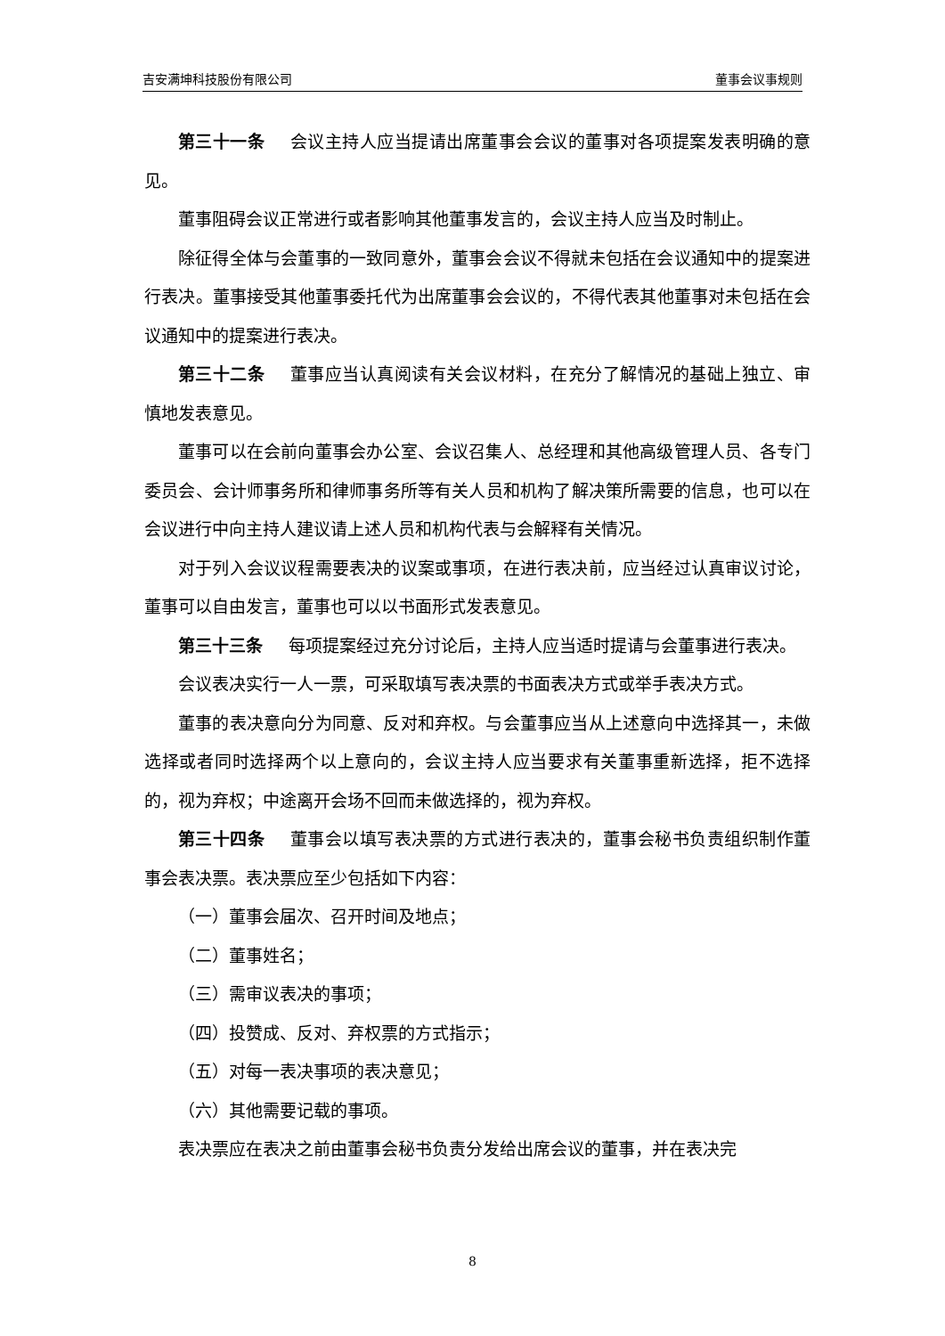吉安满坤科技股份有限公司 董事会议事规则
第三十一条 会议主持人应当提请出席董事会会议的董事对各项提案发表明确的意见。
董事阻碍会议正常进行或者影响其他董事发言的，会议主持人应当及时制止。
除征得全体与会董事的一致同意外，董事会会议不得就未包括在会议通知中的提案进行表决。董事接受其他董事委托代为出席董事会会议的，不得代表其他董事对未包括在会议通知中的提案进行表决。
第三十二条 董事应当认真阅读有关会议材料，在充分了解情况的基础上独立、审慎地发表意见。
董事可以在会前向董事会办公室、会议召集人、总经理和其他高级管理人员、各专门委员会、会计师事务所和律师事务所等有关人员和机构了解决策所需要的信息，也可以在会议进行中向主持人建议请上述人员和机构代表与会解释有关情况。
对于列入会议议程需要表决的议案或事项，在进行表决前，应当经过认真审议讨论，董事可以自由发言，董事也可以以书面形式发表意见。
第三十三条 每项提案经过充分讨论后，主持人应当适时提请与会董事进行表决。
会议表决实行一人一票，可采取填写表决票的书面表决方式或举手表决方式。
董事的表决意向分为同意、反对和弃权。与会董事应当从上述意向中选择其一，未做选择或者同时选择两个以上意向的，会议主持人应当要求有关董事重新选择，拒不选择的，视为弃权；中途离开会场不回而未做选择的，视为弃权。
第三十四条 董事会以填写表决票的方式进行表决的，董事会秘书负责组织制作董事会表决票。表决票应至少包括如下内容：
（一）董事会届次、召开时间及地点；
（二）董事姓名；
（三）需审议表决的事项；
（四）投赞成、反对、弃权票的方式指示；
（五）对每一表决事项的表决意见；
（六）其他需要记载的事项。
表决票应在表决之前由董事会秘书负责分发给出席会议的董事，并在表决完
8